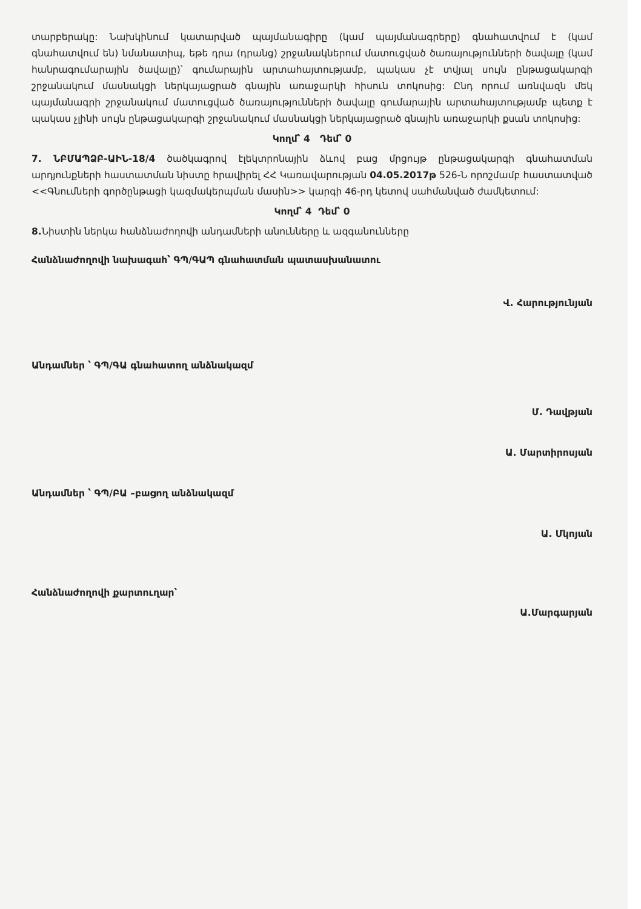տարբերակը: Նախկինում կատարված պայմանագիրը (կամ պայմանագրերը) գնահատվում է (կամ գնահատվում են) նմանատիպ, եթե դրա (դրանց) շրջանակներում մատուցված ծառայությունների ծավալը (կամ հանրագումարային ծավալը)՝ գումարային արտահայտությամբ, պակաս չէ տվյալ սույն ընթացակարգի շրջանակում մասնակցի ներկայացրած գնային առաջարկի հիսուն տոկոսից: Ընդ որում առնվազն մեկ պայմանագրի շրջանակում մատուցված ծառայությունների ծավալը գումարային արտահայտությամբ պետք է պակաս չլինի սույն ընթացակարգի շրջանակում մասնակցի ներկայացրած գնային առաջարկի քսան տոկոսից:
Կողմ՝ 4 Դեմ՝ 0
7. ՆԲՄԱՊՁԲ-ԱԻՆ-18/4 ծածկագրով էլեկտրոնային ձևով բաց մրցույթ ընթացակարգի գնահատման արդյունքների հաստատման նիստը հրավիրել ՀՀ Կառավարության 04.05.2017թ 526-Ն որոշմամբ հաստատված <<Գնումների գործընթացի կազմակերպման մասին>> կարգի 46-րդ կետով սահմանված ժամկետում:
Կողմ՝ 4 Դեմ՝ 0
8. Նիստին ներկա հանձնաժողովի անդամների անունները և ազգանունները
Հանձնաժողովի նախագահ՝ ԳՊ/ԳԱՊ գնահատման պատասխանատու
Վ. Հարությունյան
Անդամներ ՝ ԳՊ/ԳԱ գնահատող անձնակազմ
Մ. Դավթյան
Ա. Մարտիրոսյան
Անդամներ ՝ ԳՊ/ԲԱ –բացող անձնակազմ
Ա. Մկոյան
Հանձնաժողովի քարտուղար՝
Ա.Մարգարյան